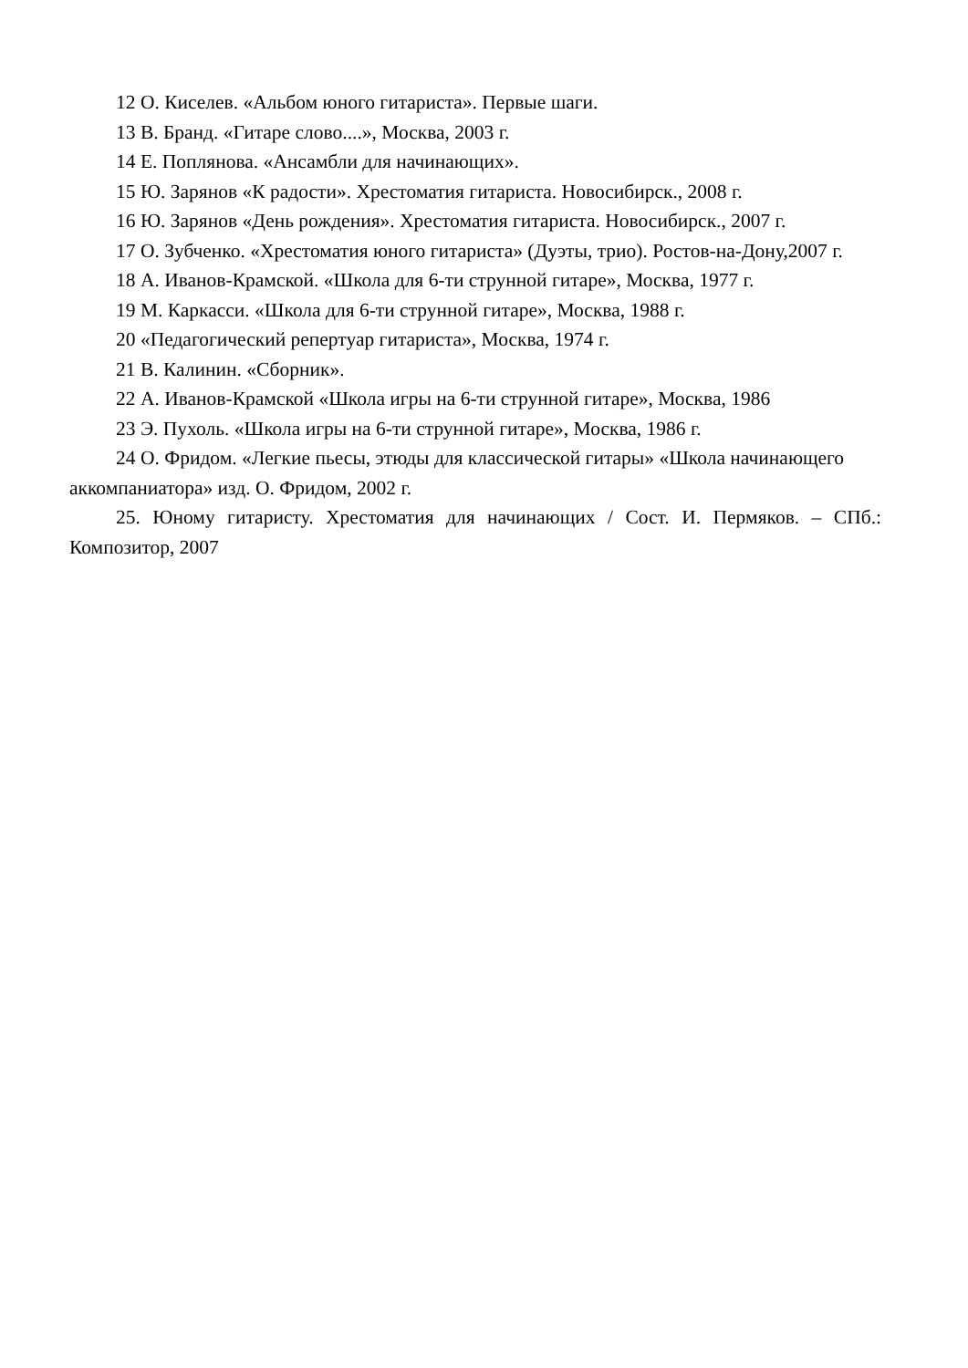12 О. Киселев. «Альбом юного гитариста». Первые шаги.
13 В. Бранд. «Гитаре слово....», Москва, 2003 г.
14 Е. Поплянова. «Ансамбли для начинающих».
15 Ю. Зарянов «К радости». Хрестоматия гитариста. Новосибирск., 2008 г.
16 Ю. Зарянов «День рождения». Хрестоматия гитариста. Новосибирск., 2007 г.
17 О. Зубченко. «Хрестоматия юного гитариста» (Дуэты, трио). Ростов-на-Дону,2007 г.
18 А. Иванов-Крамской. «Школа для 6-ти струнной гитаре», Москва, 1977 г.
19 М. Каркасси. «Школа для 6-ти струнной гитаре», Москва, 1988 г.
20 «Педагогический репертуар гитариста», Москва, 1974 г.
21 В. Калинин. «Сборник».
22 А. Иванов-Крамской «Школа игры на 6-ти струнной гитаре», Москва, 1986
23 Э. Пухоль. «Школа игры на 6-ти струнной гитаре», Москва, 1986 г.
24 О. Фридом. «Легкие пьесы, этюды для классической гитары» «Школа начинающего аккомпаниатора» изд. О. Фридом, 2002 г.
25. Юному гитаристу. Хрестоматия для начинающих / Сост. И. Пермяков. – СПб.: Композитор, 2007